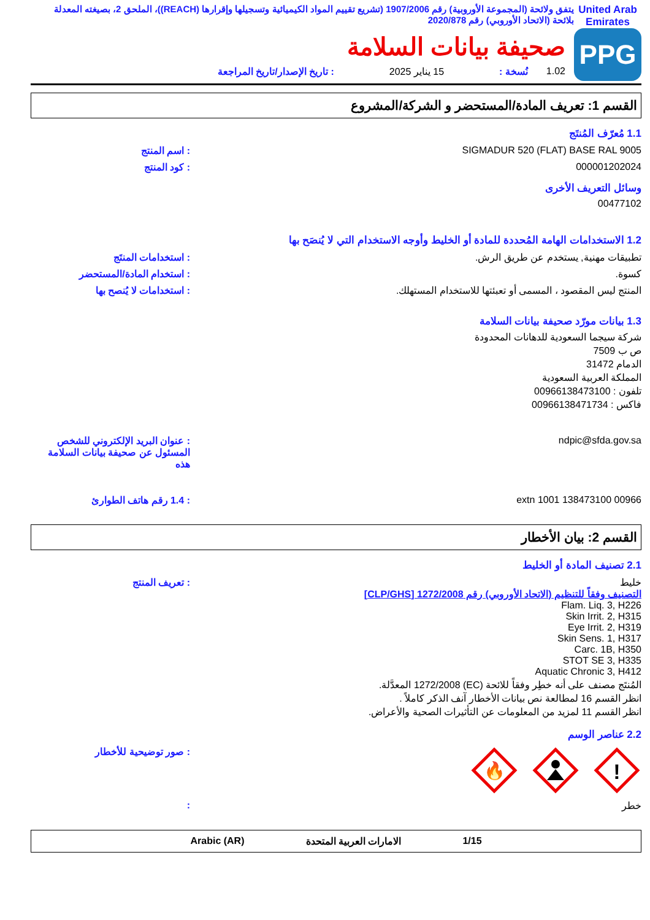United Arab Emirates
يتفق ولائحة (المجموعة الأوروبية) رقم 1907/2006 (تشريع تقييم المواد الكيميائية وتسجيلها وإقرارها (REACH))، الملحق 2، بصيغته المعدلة بلائحة (الاتحاد الأوروبي) رقم 2020/878
PPG
صحيفة بيانات السلامة
1.02 نُسخة : 15 يناير 2025: تاريخ الإصدار/تاريخ المراجعة
القسم 1: تعريف المادة/المستحضر و الشركة/المشروع
1.1 مُعرّف المُنتَج
SIGMADUR 520 (FLAT) BASE RAL 9005
: اسم المنتج
000001202024 : كود المنتج
وسائل التعريف الأخرى
00477102
1.2 الاستخدامات الهامة المُحددة للمادة أو الخليط وأوجه الاستخدام التي لا يُنصَح بها
تطبيقات مهنية, يستخدم عن طريق الرش.
: استخدامات المنتَج
كسوة. : استخدام المادة/المستحضر
المنتج ليس المقصود ، المسمى أو تعبئتها للاستخدام المستهلك.
: استخدامات لا يُنصح بها
1.3 بيانات مورّد صحيفة بيانات السلامة
شركة سيجما السعودية للدهانات المحدودة
ص ب 7509
الدمام 31472
المملكة العربية السعودية
تلفون : 00966138473100
فاكس : 00966138471734
ndpic@sfda.gov.sa : عنوان البريد الإلكتروني للشخص المسئول عن صحيفة بيانات السلامة هذه
00966 138473100 extn 1001 : 1.4 رقم هاتف الطوارئ
القسم 2: بيان الأخطار
2.1 تصنيف المادة أو الخليط
خليط
التصنيف وفقاً للتنظيم (الاتحاد الأوروبي) رقم 1272/2008 [CLP/GHS]
Flam. Liq. 3, H226
Skin Irrit. 2, H315
Eye Irrit. 2, H319
Skin Sens. 1, H317
Carc. 1B, H350
STOT SE 3, H335
Aquatic Chronic 3, H412
المُنتَج مصنف على أنه خطِر وفقاً للائحة (EC) 1272/2008 المعدَّلة.
انظر القسم 16 لمطالعة نص بيانات الأخطار آنف الذكر كاملاً .
انظر القسم 11 لمزيد من المعلومات عن التأثيرات الصحية والأعراض.
: تعريف المنتج
2.2 عناصر الوسم
🔥
!
: صور توضيحية للأخطار
خطر :
1/15 الامارات العربية المتحدة Arabic (AR)